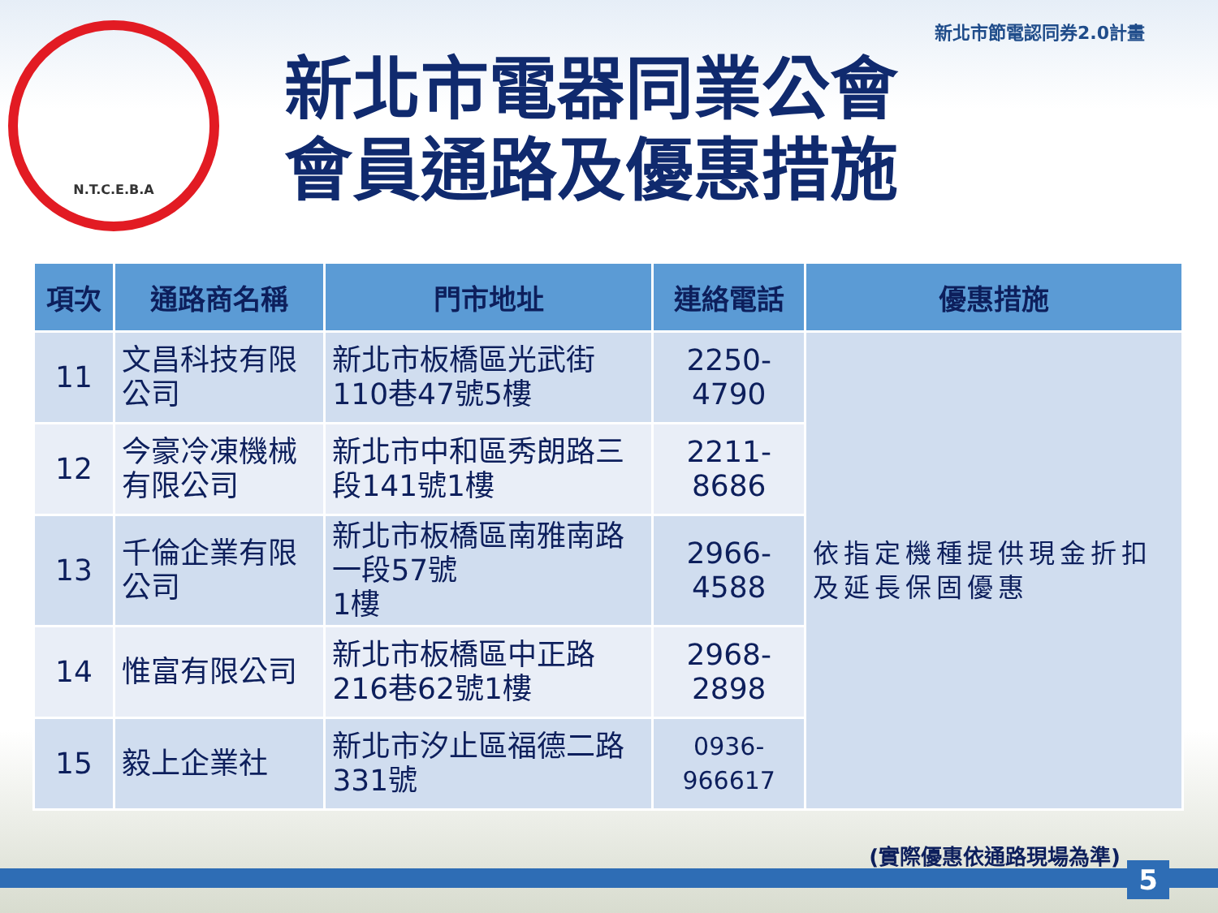新北市節電認同券2.0計畫
N.T.C.E.B.A
新北市電器同業公會
會員通路及優惠措施
| 項次 | 通路商名稱 | 門市地址 | 連絡電話 | 優惠措施 |
| --- | --- | --- | --- | --- |
| 11 | 文昌科技有限公司 | 新北市板橋區光武街110巷47號5樓 | 2250-4790 | 依指定機種提供現金折扣及延長保固優惠 |
| 12 | 今豪冷凍機械有限公司 | 新北市中和區秀朗路三段141號1樓 | 2211-8686 | |
| 13 | 千倫企業有限公司 | 新北市板橋區南雅南路一段57號 1樓 | 2966-4588 | |
| 14 | 惟富有限公司 | 新北市板橋區中正路216巷62號1樓 | 2968-2898 | |
| 15 | 毅上企業社 | 新北市汐止區福德二路331號 | 0936-966617 | |
(實際優惠依通路現場為準)
5